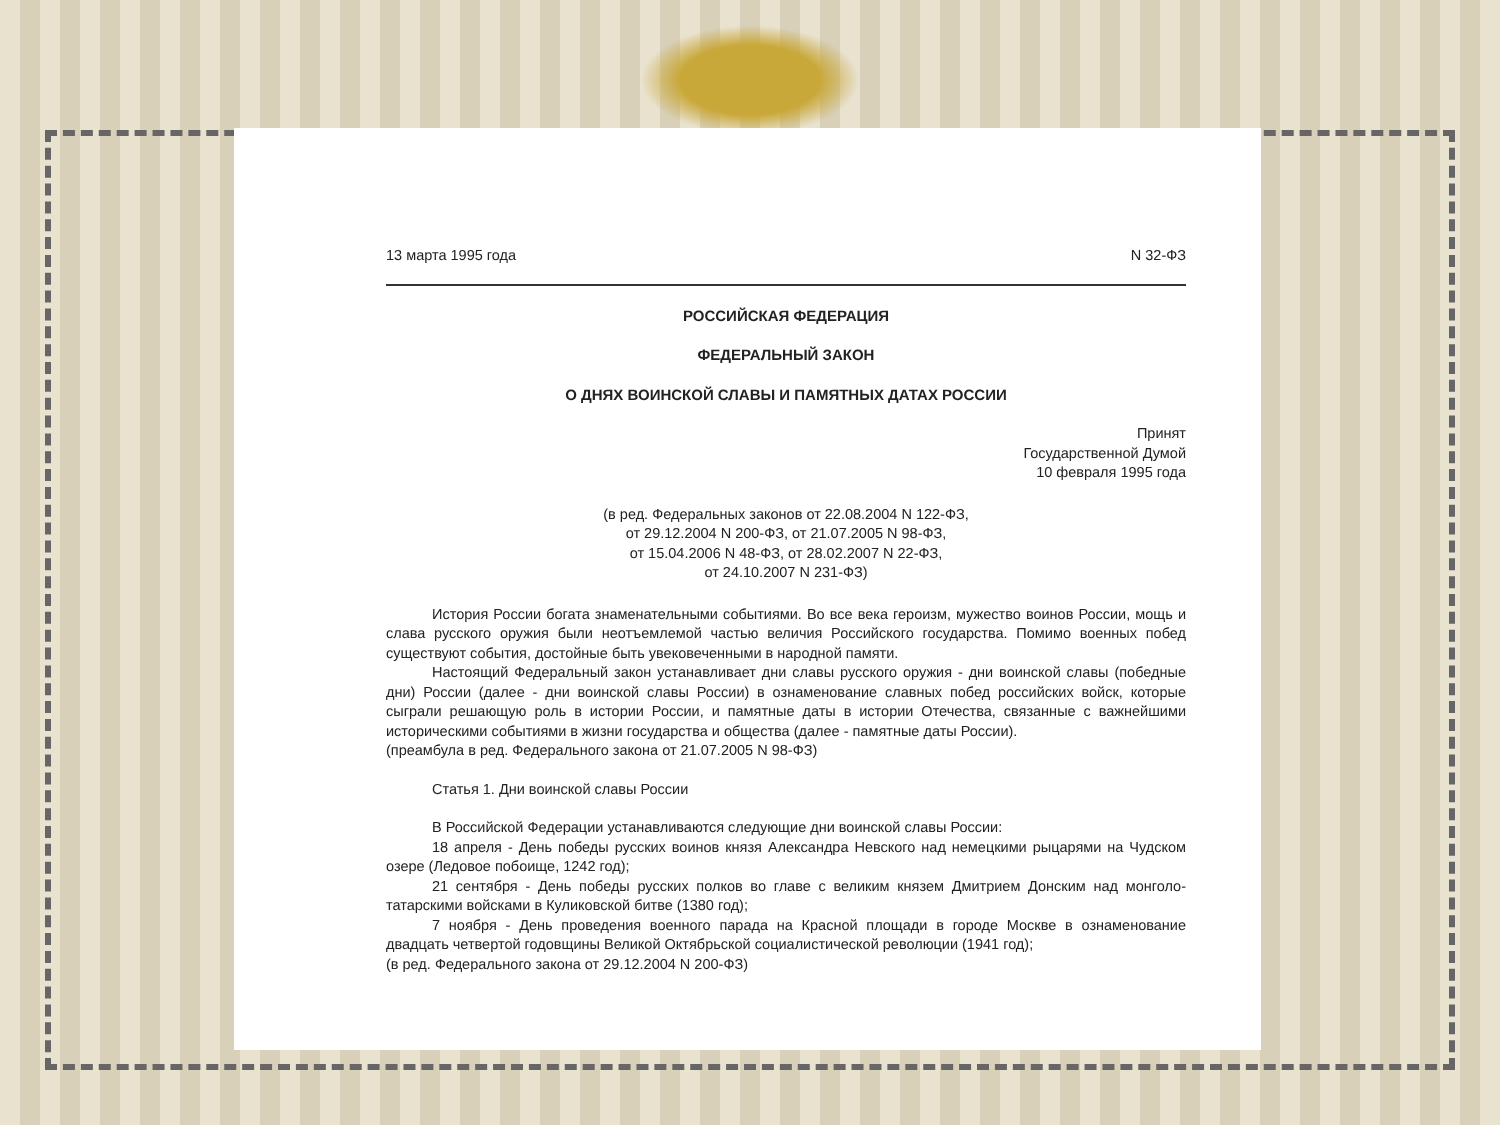13 марта 1995 года N 32-ФЗ
РОССИЙСКАЯ ФЕДЕРАЦИЯ
ФЕДЕРАЛЬНЫЙ ЗАКОН
О ДНЯХ ВОИНСКОЙ СЛАВЫ И ПАМЯТНЫХ ДАТАХ РОССИИ
Принят
Государственной Думой
10 февраля 1995 года
(в ред. Федеральных законов от 22.08.2004 N 122-ФЗ,
от 29.12.2004 N 200-ФЗ, от 21.07.2005 N 98-ФЗ,
от 15.04.2006 N 48-ФЗ, от 28.02.2007 N 22-ФЗ,
от 24.10.2007 N 231-ФЗ)
История России богата знаменательными событиями. Во все века героизм, мужество воинов России, мощь и слава русского оружия были неотъемлемой частью величия Российского государства. Помимо военных побед существуют события, достойные быть увековеченными в народной памяти.
Настоящий Федеральный закон устанавливает дни славы русского оружия - дни воинской славы (победные дни) России (далее - дни воинской славы России) в ознаменование славных побед российских войск, которые сыграли решающую роль в истории России, и памятные даты в истории Отечества, связанные с важнейшими историческими событиями в жизни государства и общества (далее - памятные даты России).
(преамбула в ред. Федерального закона от 21.07.2005 N 98-ФЗ)
Статья 1. Дни воинской славы России
В Российской Федерации устанавливаются следующие дни воинской славы России:
18 апреля - День победы русских воинов князя Александра Невского над немецкими рыцарями на Чудском озере (Ледовое побоище, 1242 год);
21 сентября - День победы русских полков во главе с великим князем Дмитрием Донским над монголо-татарскими войсками в Куликовской битве (1380 год);
7 ноября - День проведения военного парада на Красной площади в городе Москве в ознаменование двадцать четвертой годовщины Великой Октябрьской социалистической революции (1941 год);
(в ред. Федерального закона от 29.12.2004 N 200-ФЗ)